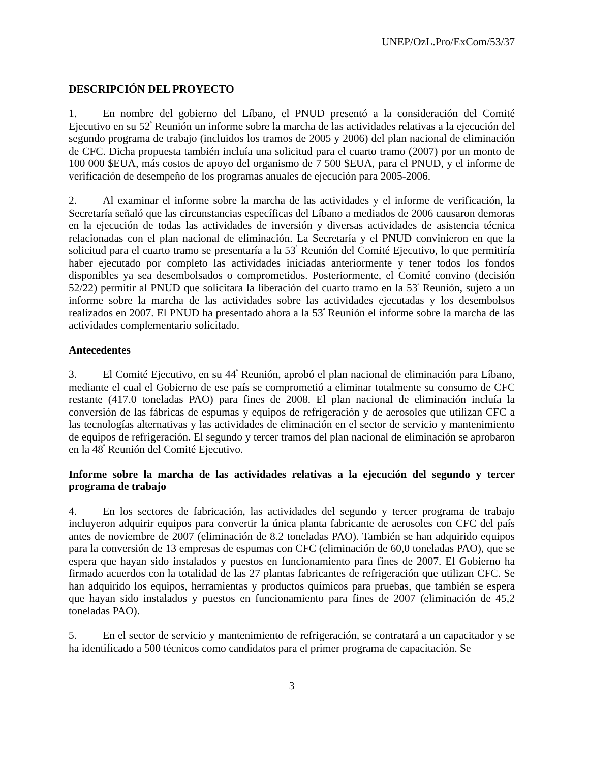UNEP/OzL.Pro/ExCom/53/37
DESCRIPCIÓN DEL PROYECTO
1. En nombre del gobierno del Líbano, el PNUD presentó a la consideración del Comité Ejecutivo en su 52<sup>ª</sup> Reunión un informe sobre la marcha de las actividades relativas a la ejecución del segundo programa de trabajo (incluidos los tramos de 2005 y 2006) del plan nacional de eliminación de CFC. Dicha propuesta también incluía una solicitud para el cuarto tramo (2007) por un monto de 100 000 $EUA, más costos de apoyo del organismo de 7 500 $EUA, para el PNUD, y el informe de verificación de desempeño de los programas anuales de ejecución para 2005-2006.
2. Al examinar el informe sobre la marcha de las actividades y el informe de verificación, la Secretaría señaló que las circunstancias específicas del Líbano a mediados de 2006 causaron demoras en la ejecución de todas las actividades de inversión y diversas actividades de asistencia técnica relacionadas con el plan nacional de eliminación. La Secretaría y el PNUD convinieron en que la solicitud para el cuarto tramo se presentaría a la 53<sup>ª</sup> Reunión del Comité Ejecutivo, lo que permitiría haber ejecutado por completo las actividades iniciadas anteriormente y tener todos los fondos disponibles ya sea desembolsados o comprometidos. Posteriormente, el Comité convino (decisión 52/22) permitir al PNUD que solicitara la liberación del cuarto tramo en la 53<sup>ª</sup> Reunión, sujeto a un informe sobre la marcha de las actividades sobre las actividades ejecutadas y los desembolsos realizados en 2007. El PNUD ha presentado ahora a la 53<sup>ª</sup> Reunión el informe sobre la marcha de las actividades complementario solicitado.
Antecedentes
3. El Comité Ejecutivo, en su 44<sup>ª</sup> Reunión, aprobó el plan nacional de eliminación para Líbano, mediante el cual el Gobierno de ese país se comprometió a eliminar totalmente su consumo de CFC restante (417.0 toneladas PAO) para fines de 2008. El plan nacional de eliminación incluía la conversión de las fábricas de espumas y equipos de refrigeración y de aerosoles que utilizan CFC a las tecnologías alternativas y las actividades de eliminación en el sector de servicio y mantenimiento de equipos de refrigeración. El segundo y tercer tramos del plan nacional de eliminación se aprobaron en la 48<sup>ª</sup> Reunión del Comité Ejecutivo.
Informe sobre la marcha de las actividades relativas a la ejecución del segundo y tercer programa de trabajo
4. En los sectores de fabricación, las actividades del segundo y tercer programa de trabajo incluyeron adquirir equipos para convertir la única planta fabricante de aerosoles con CFC del país antes de noviembre de 2007 (eliminación de 8.2 toneladas PAO). También se han adquirido equipos para la conversión de 13 empresas de espumas con CFC (eliminación de 60,0 toneladas PAO), que se espera que hayan sido instalados y puestos en funcionamiento para fines de 2007. El Gobierno ha firmado acuerdos con la totalidad de las 27 plantas fabricantes de refrigeración que utilizan CFC. Se han adquirido los equipos, herramientas y productos químicos para pruebas, que también se espera que hayan sido instalados y puestos en funcionamiento para fines de 2007 (eliminación de 45,2 toneladas PAO).
5. En el sector de servicio y mantenimiento de refrigeración, se contratará a un capacitador y se ha identificado a 500 técnicos como candidatos para el primer programa de capacitación. Se
3